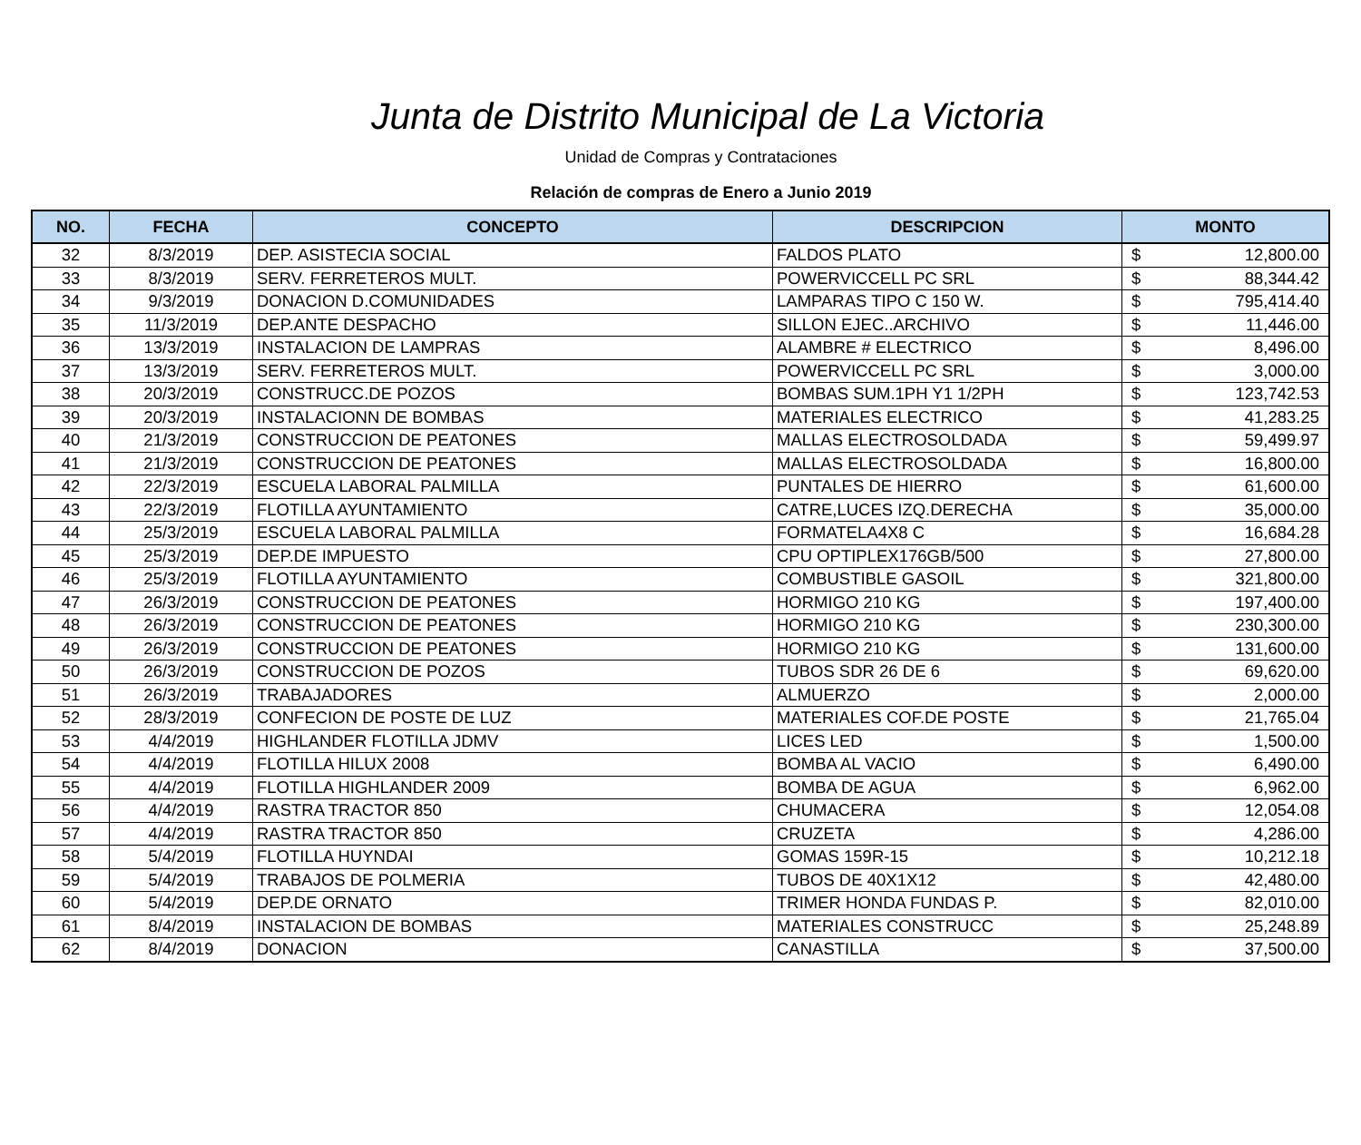Junta de Distrito Municipal de La Victoria
Unidad de Compras y Contrataciones
Relación de compras de Enero a Junio 2019
| NO. | FECHA | CONCEPTO | DESCRIPCION | MONTO | |
| --- | --- | --- | --- | --- | --- |
| 32 | 8/3/2019 | DEP. ASISTECIA SOCIAL | FALDOS PLATO | $ | 12,800.00 |
| 33 | 8/3/2019 | SERV. FERRETEROS MULT. | POWERVICCELL PC SRL | $ | 88,344.42 |
| 34 | 9/3/2019 | DONACION D.COMUNIDADES | LAMPARAS TIPO C 150 W. | $ | 795,414.40 |
| 35 | 11/3/2019 | DEP.ANTE DESPACHO | SILLON EJEC..ARCHIVO | $ | 11,446.00 |
| 36 | 13/3/2019 | INSTALACION DE LAMPRAS | ALAMBRE # ELECTRICO | $ | 8,496.00 |
| 37 | 13/3/2019 | SERV. FERRETEROS MULT. | POWERVICCELL PC SRL | $ | 3,000.00 |
| 38 | 20/3/2019 | CONSTRUCC.DE POZOS | BOMBAS SUM.1PH Y1 1/2PH | $ | 123,742.53 |
| 39 | 20/3/2019 | INSTALACIONN DE BOMBAS | MATERIALES ELECTRICO | $ | 41,283.25 |
| 40 | 21/3/2019 | CONSTRUCCION DE PEATONES | MALLAS ELECTROSOLDADA | $ | 59,499.97 |
| 41 | 21/3/2019 | CONSTRUCCION DE PEATONES | MALLAS ELECTROSOLDADA | $ | 16,800.00 |
| 42 | 22/3/2019 | ESCUELA LABORAL PALMILLA | PUNTALES DE HIERRO | $ | 61,600.00 |
| 43 | 22/3/2019 | FLOTILLA AYUNTAMIENTO | CATRE,LUCES IZQ.DERECHA | $ | 35,000.00 |
| 44 | 25/3/2019 | ESCUELA LABORAL PALMILLA | FORMATELA4X8 C | $ | 16,684.28 |
| 45 | 25/3/2019 | DEP.DE IMPUESTO | CPU OPTIPLEX176GB/500 | $ | 27,800.00 |
| 46 | 25/3/2019 | FLOTILLA AYUNTAMIENTO | COMBUSTIBLE GASOIL | $ | 321,800.00 |
| 47 | 26/3/2019 | CONSTRUCCION DE PEATONES | HORMIGO 210 KG | $ | 197,400.00 |
| 48 | 26/3/2019 | CONSTRUCCION DE PEATONES | HORMIGO 210 KG | $ | 230,300.00 |
| 49 | 26/3/2019 | CONSTRUCCION DE PEATONES | HORMIGO 210 KG | $ | 131,600.00 |
| 50 | 26/3/2019 | CONSTRUCCION DE POZOS | TUBOS SDR 26 DE 6 | $ | 69,620.00 |
| 51 | 26/3/2019 | TRABAJADORES | ALMUERZO | $ | 2,000.00 |
| 52 | 28/3/2019 | CONFECION DE POSTE DE LUZ | MATERIALES COF.DE POSTE | $ | 21,765.04 |
| 53 | 4/4/2019 | HIGHLANDER FLOTILLA JDMV | LICES LED | $ | 1,500.00 |
| 54 | 4/4/2019 | FLOTILLA HILUX 2008 | BOMBA AL VACIO | $ | 6,490.00 |
| 55 | 4/4/2019 | FLOTILLA HIGHLANDER 2009 | BOMBA DE AGUA | $ | 6,962.00 |
| 56 | 4/4/2019 | RASTRA TRACTOR 850 | CHUMACERA | $ | 12,054.08 |
| 57 | 4/4/2019 | RASTRA TRACTOR 850 | CRUZETA | $ | 4,286.00 |
| 58 | 5/4/2019 | FLOTILLA HUYNDAI | GOMAS 159R-15 | $ | 10,212.18 |
| 59 | 5/4/2019 | TRABAJOS DE POLMERIA | TUBOS DE 40X1X12 | $ | 42,480.00 |
| 60 | 5/4/2019 | DEP.DE ORNATO | TRIMER HONDA FUNDAS P. | $ | 82,010.00 |
| 61 | 8/4/2019 | INSTALACION DE BOMBAS | MATERIALES CONSTRUCC | $ | 25,248.89 |
| 62 | 8/4/2019 | DONACION | CANASTILLA | $ | 37,500.00 |